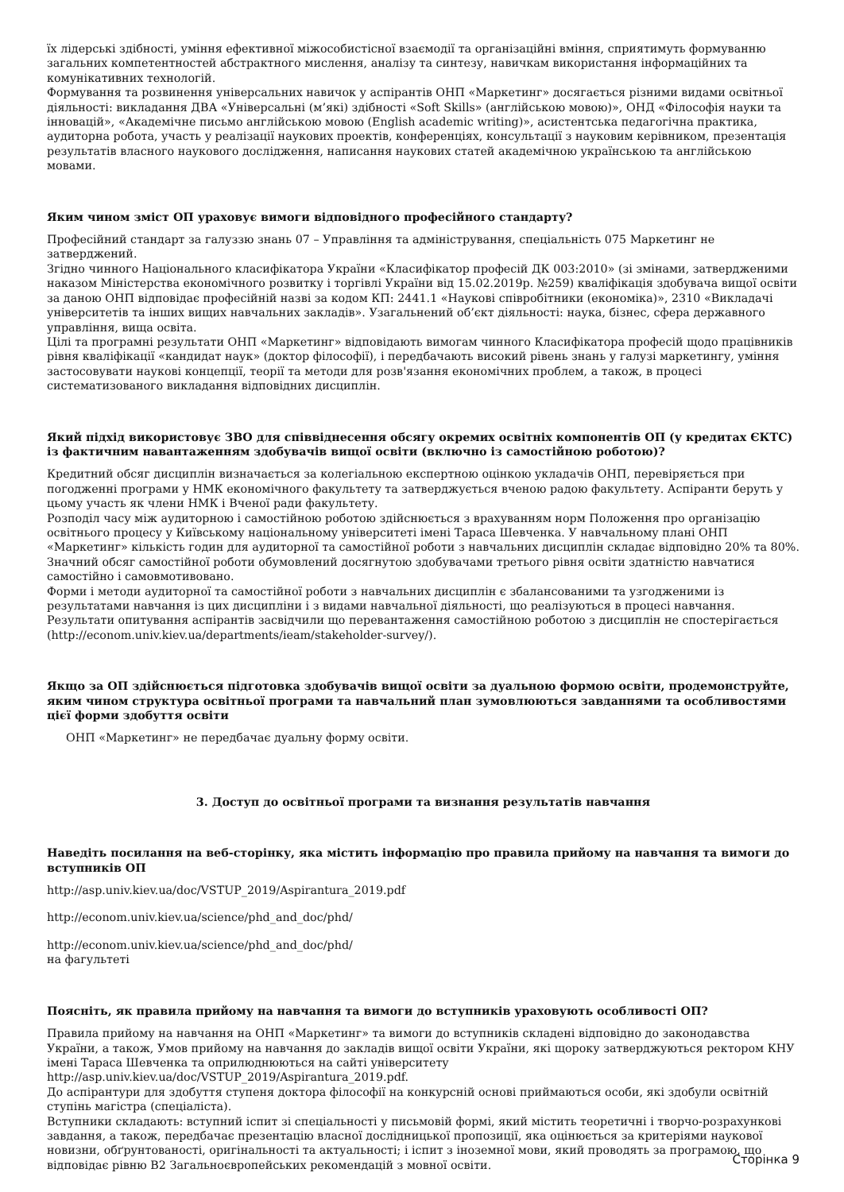їх лідерські здібності, уміння ефективної міжособистісної взаємодії та організаційні вміння, сприятимуть формуванню загальних компетентностей абстрактного мислення, аналізу та синтезу, навичкам використання інформаційних та комунікативних технологій.
Формування та розвинення універсальних навичок у аспірантів ОНП «Маркетинг» досягається різними видами освітньої діяльності: викладання ДВА «Універсальні (м’які) здібності «Soft Skills» (англійською мовою)», ОНД «Філософія науки та інновацій», «Академічне письмо англійською мовою (English academic writing)», асистентська педагогічна практика, аудиторна робота, участь у реалізації наукових проектів, конференціях, консультації з науковим керівником, презентація результатів власного наукового дослідження, написання наукових статей академічною українською та англійською мовами.
Яким чином зміст ОП ураховує вимоги відповідного професійного стандарту?
Професійний стандарт за галуззю знань 07 – Управління та адміністрування, спеціальність 075 Маркетинг не затверджений.
Згідно чинного Національного класифікатора України «Класифікатор професій ДК 003:2010» (зі змінами, затвердженими наказом Міністерства економічного розвитку і торгівлі України від 15.02.2019р. №259) кваліфікація здобувача вищої освіти за даною ОНП відповідає професійній назві за кодом КП: 2441.1 «Наукові співробітники (економіка)», 2310 «Викладачі університетів та інших вищих навчальних закладів». Узагальнений об’єкт діяльності: наука, бізнес, сфера державного управління, вища освіта.
Цілі та програмні результати ОНП «Маркетинг» відповідають вимогам чинного Класифікатора професій щодо працівників рівня кваліфікації «кандидат наук» (доктор філософії), і передбачають високий рівень знань у галузі маркетингу, уміння застосовувати наукові концепції, теорії та методи для розв'язання економічних проблем, а також, в процесі систематизованого викладання відповідних дисциплін.
Який підхід використовує ЗВО для співвіднесення обсягу окремих освітніх компонентів ОП (у кредитах ЄКТС) із фактичним навантаженням здобувачів вищої освіти (включно із самостійною роботою)?
Кредитний обсяг дисциплін визначається за колегіальною експертною оцінкою укладачів ОНП, перевіряється при погодженні програми у НМК економічного факультету та затверджується вченою радою факультету. Аспіранти беруть у цьому участь як члени НМК і Вченої ради факультету.
Розподіл часу між аудиторною і самостійною роботою здійснюється з врахуванням норм Положення про організацію освітнього процесу у Київському національному університеті імені Тараса Шевченка. У навчальному плані ОНП «Маркетинг» кількість годин для аудиторної та самостійної роботи з навчальних дисциплін складає відповідно 20% та 80%. Значний обсяг самостійної роботи обумовлений досягнутою здобувачами третього рівня освіти здатністю навчатися самостійно і самовмотивовано.
Форми і методи аудиторної та самостійної роботи з навчальних дисциплін є збалансованими та узгодженими із результатами навчання із цих дисципліни і з видами навчальної діяльності, що реалізуються в процесі навчання. Результати опитування аспірантів засвідчили що перевантаження самостійною роботою з дисциплін не спостерігається (http://econom.univ.kiev.ua/departments/ieam/stakeholder-survey/).
Якщо за ОП здійснюється підготовка здобувачів вищої освіти за дуальною формою освіти, продемонструйте, яким чином структура освітньої програми та навчальний план зумовлюються завданнями та особливостями цієї форми здобуття освіти
ОНП «Маркетинг» не передбачає дуальну форму освіти.
3. Доступ до освітньої програми та визнання результатів навчання
Наведіть посилання на веб-сторінку, яка містить інформацію про правила прийому на навчання та вимоги до вступників ОП
http://asp.univ.kiev.ua/doc/VSTUP_2019/Aspirantura_2019.pdf
http://econom.univ.kiev.ua/science/phd_and_doc/phd/
http://econom.univ.kiev.ua/science/phd_and_doc/phd/
на фагультеті
Поясніть, як правила прийому на навчання та вимоги до вступників ураховують особливості ОП?
Правила прийому на навчання на ОНП «Маркетинг» та вимоги до вступників складені відповідно до законодавства України, а також, Умов прийому на навчання до закладів вищої освіти України, які щороку затверджуються ректором КНУ імені Тараса Шевченка та оприлюднюються на сайті університету
http://asp.univ.kiev.ua/doc/VSTUP_2019/Aspirantura_2019.pdf.
До аспірантури для здобуття ступеня доктора філософії на конкурсній основі приймаються особи, які здобули освітній ступінь магістра (спеціаліста).
Вступники складають: вступний іспит зі спеціальності у письмовій формі, який містить теоретичні і творчо-розрахункові завдання, а також, передбачає презентацію власної дослідницької пропозиції, яка оцінюється за критеріями наукової новизни, обґрунтованості, оригінальності та актуальності; і іспит з іноземної мови, який проводять за програмою, що відповідає рівню В2 Загальноєвропейських рекомендацій з мовної освіти.
Сторінка 9